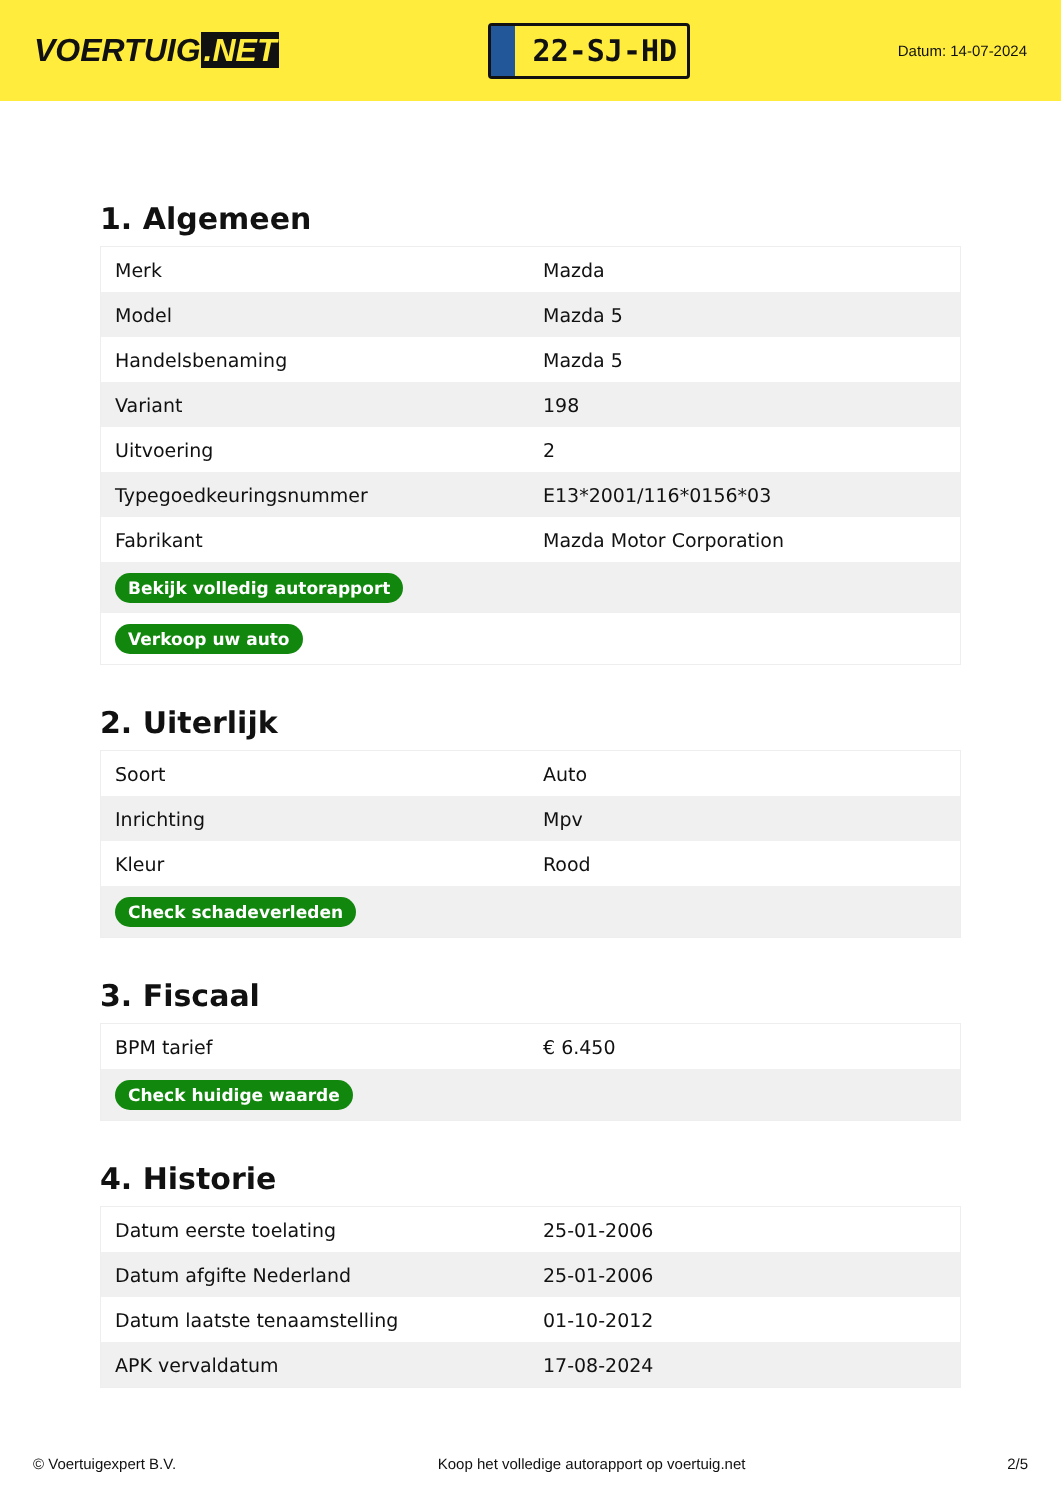VOERTUIG.NET
22-SJ-HD
Datum: 14-07-2024
1. Algemeen
| Merk | Mazda |
| Model | Mazda 5 |
| Handelsbenaming | Mazda 5 |
| Variant | 198 |
| Uitvoering | 2 |
| Typegoedkeuringsnummer | E13*2001/116*0156*03 |
| Fabrikant | Mazda Motor Corporation |
| Bekijk volledig autorapport | |
| Verkoop uw auto | |
2. Uiterlijk
| Soort | Auto |
| Inrichting | Mpv |
| Kleur | Rood |
| Check schadeverleden | |
3. Fiscaal
| BPM tarief | € 6.450 |
| Check huidige waarde | |
4. Historie
| Datum eerste toelating | 25-01-2006 |
| Datum afgifte Nederland | 25-01-2006 |
| Datum laatste tenaamstelling | 01-10-2012 |
| APK vervaldatum | 17-08-2024 |
© Voertuigexpert B.V. Koop het volledige autorapport op voertuig.net 2/5